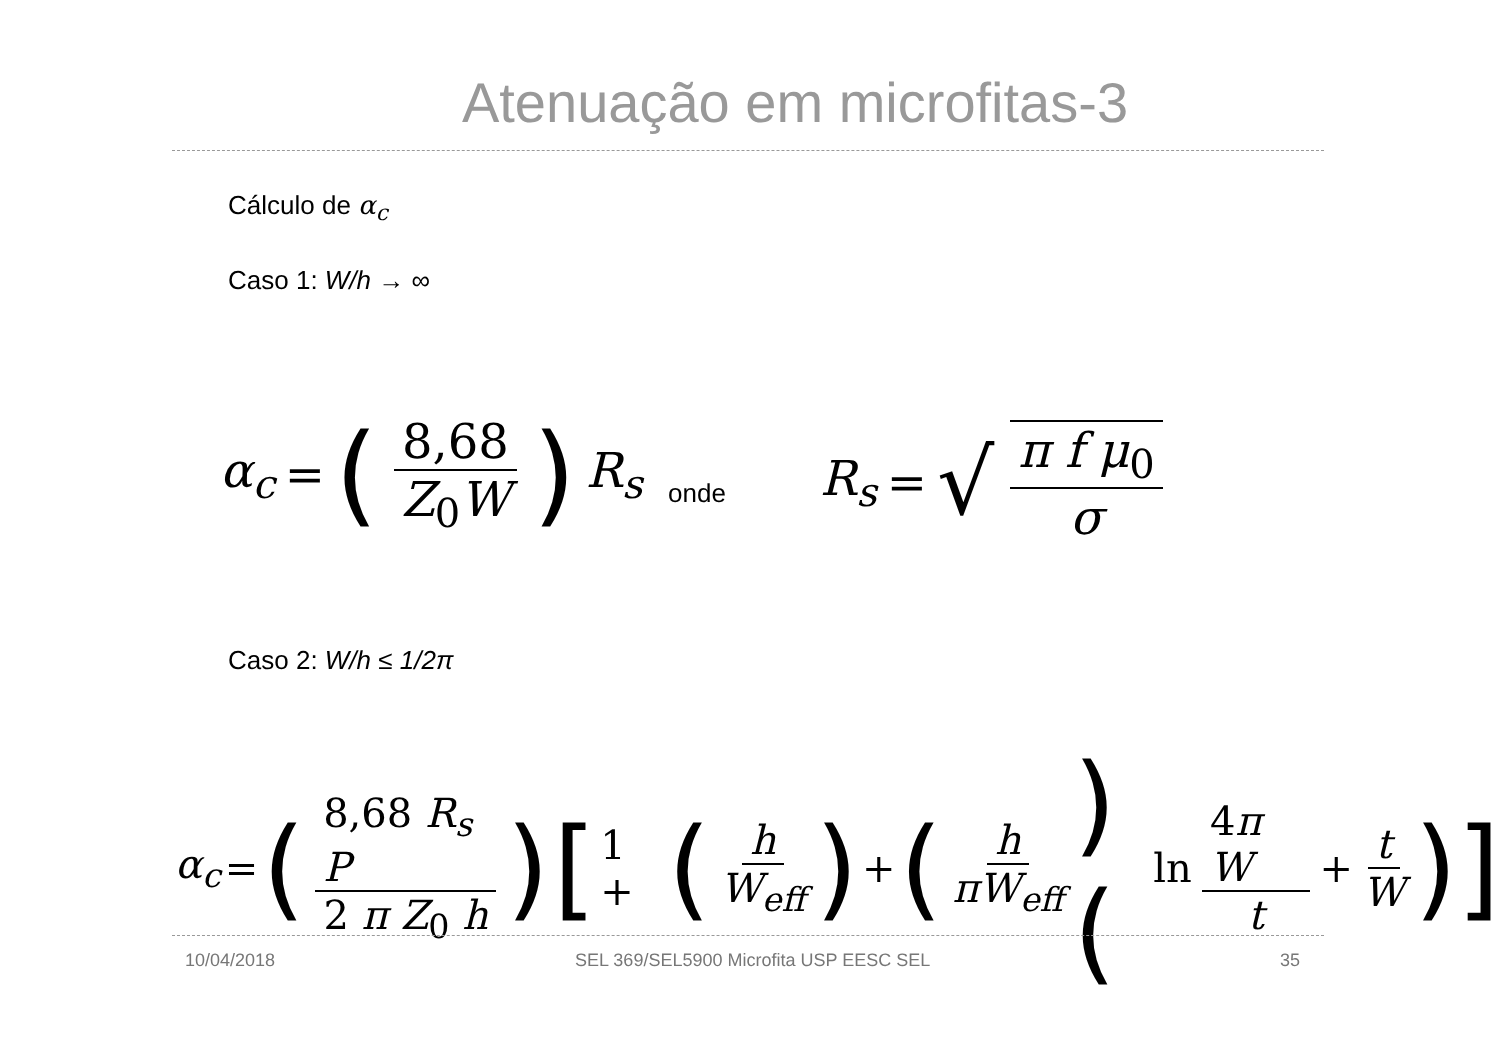Atenuação em microfitas-3
Cálculo de α<sub>c</sub>
Caso 1: W/h → ∞
α<sub>c</sub> = (8,68 Z<sub>0</sub>W) R<sub>s</sub>
onde
R<sub>s</sub> = √ π f μ<sub>0</sub> σ
Caso 2: W/h ≤ 1/2π
α<sub>c</sub> = (8,68 R<sub>s</sub> P 2 π Z<sub>0</sub> h) [1 + (h W<sub>eff</sub>) + (h πW<sub>eff</sub>)(ln 4π W t + t W)]
10/04/2018
SEL 369/SEL5900 Microfita USP EESC SEL
35